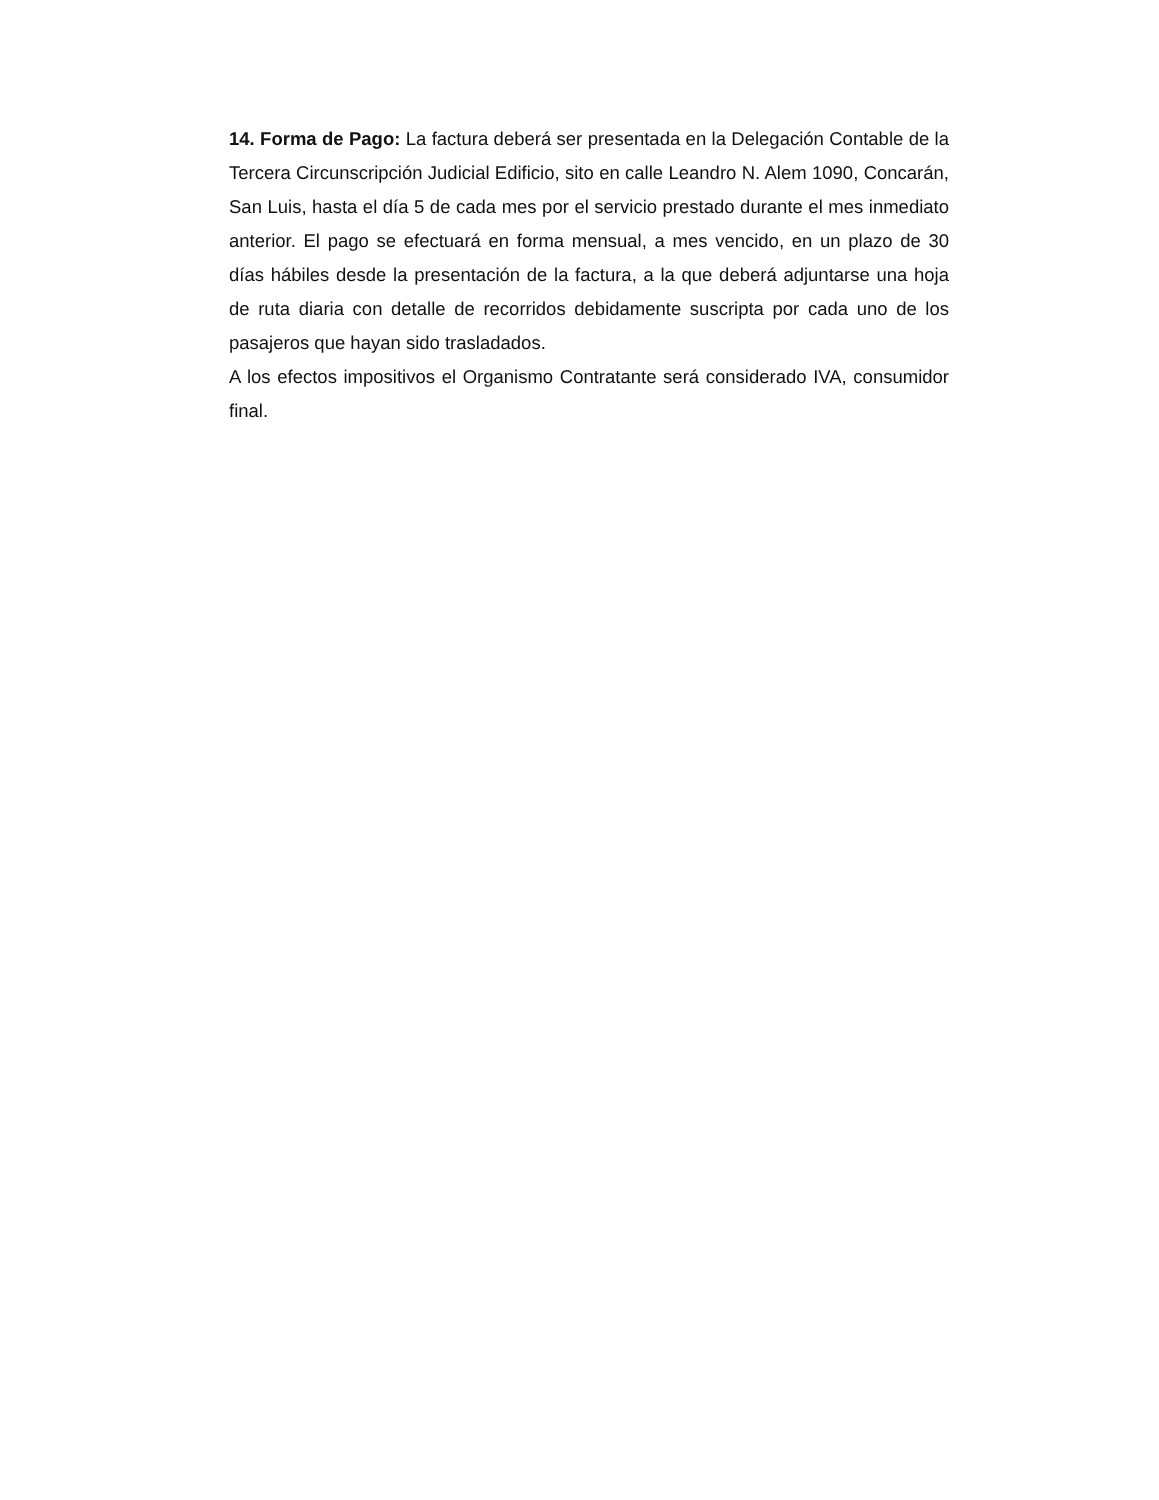14. Forma de Pago: La factura deberá ser presentada en la Delegación Contable de la Tercera Circunscripción Judicial Edificio, sito en calle Leandro N. Alem 1090, Concarán, San Luis, hasta el día 5 de cada mes por el servicio prestado durante el mes inmediato anterior. El pago se efectuará en forma mensual, a mes vencido, en un plazo de 30 días hábiles desde la presentación de la factura, a la que deberá adjuntarse una hoja de ruta diaria con detalle de recorridos debidamente suscripta por cada uno de los pasajeros que hayan sido trasladados.
A los efectos impositivos el Organismo Contratante será considerado IVA, consumidor final.